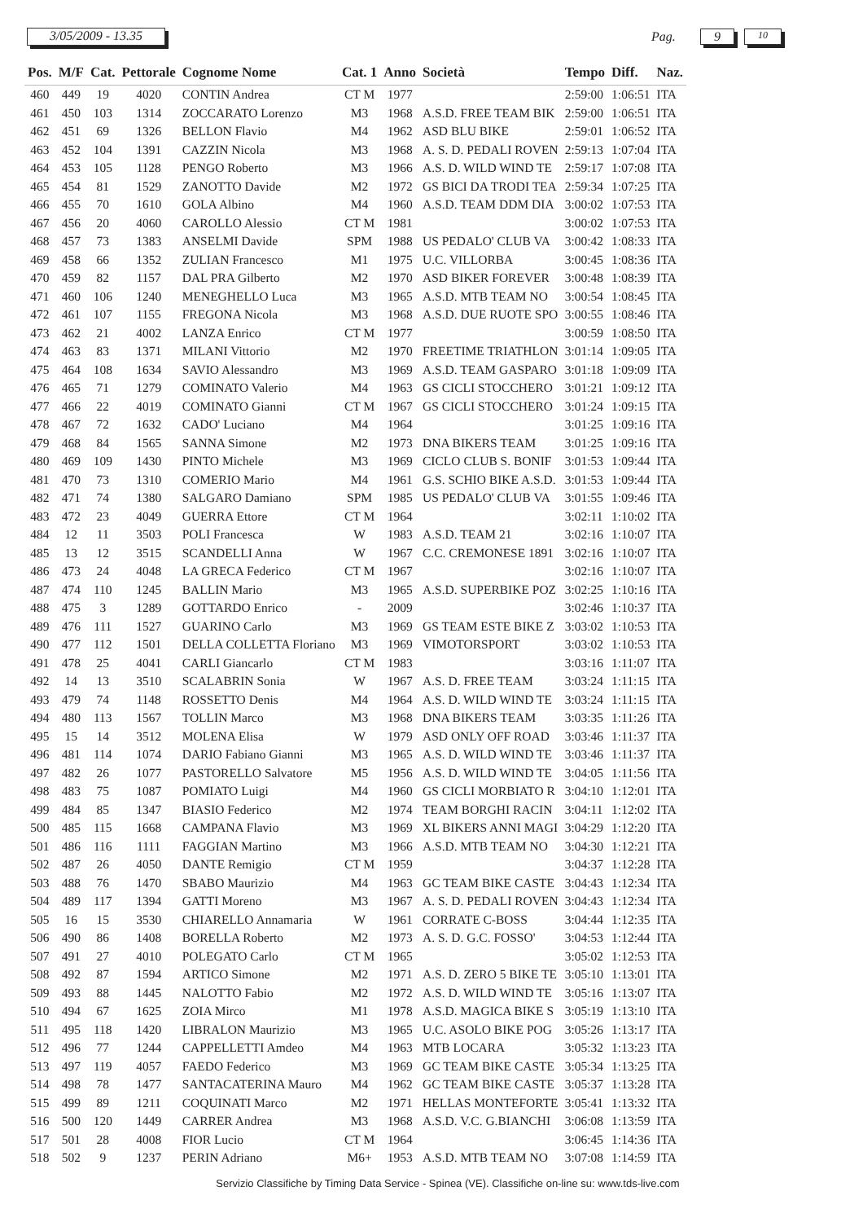3/05/2009 - 13.35
Pag.
9
10
| Pos. | M/F | Cat. | Pettorale | Cognome Nome | Cat. 1 | Anno | Società | Tempo | Diff. | Naz. |
| --- | --- | --- | --- | --- | --- | --- | --- | --- | --- | --- |
| 460 | 449 | 19 | 4020 | CONTIN Andrea | CT M | 1977 | | 2:59:00 | 1:06:51 | ITA |
| 461 | 450 | 103 | 1314 | ZOCCARATO Lorenzo | M3 | 1968 | A.S.D. FREE TEAM BIK | 2:59:00 | 1:06:51 | ITA |
| 462 | 451 | 69 | 1326 | BELLON Flavio | M4 | 1962 | ASD BLU BIKE | 2:59:01 | 1:06:52 | ITA |
| 463 | 452 | 104 | 1391 | CAZZIN Nicola | M3 | 1968 | A. S. D. PEDALI ROVEN | 2:59:13 | 1:07:04 | ITA |
| 464 | 453 | 105 | 1128 | PENGO Roberto | M3 | 1966 | A.S. D. WILD WIND TE | 2:59:17 | 1:07:08 | ITA |
| 465 | 454 | 81 | 1529 | ZANOTTO Davide | M2 | 1972 | GS BICI DA TRODI TEA | 2:59:34 | 1:07:25 | ITA |
| 466 | 455 | 70 | 1610 | GOLA Albino | M4 | 1960 | A.S.D. TEAM DDM DIA | 3:00:02 | 1:07:53 | ITA |
| 467 | 456 | 20 | 4060 | CAROLLO Alessio | CT M | 1981 | | 3:00:02 | 1:07:53 | ITA |
| 468 | 457 | 73 | 1383 | ANSELMI Davide | SPM | 1988 | US PEDALO' CLUB VA | 3:00:42 | 1:08:33 | ITA |
| 469 | 458 | 66 | 1352 | ZULIAN Francesco | M1 | 1975 | U.C. VILLORBA | 3:00:45 | 1:08:36 | ITA |
| 470 | 459 | 82 | 1157 | DAL PRA Gilberto | M2 | 1970 | ASD BIKER FOREVER | 3:00:48 | 1:08:39 | ITA |
| 471 | 460 | 106 | 1240 | MENEGHELLO Luca | M3 | 1965 | A.S.D. MTB TEAM NO | 3:00:54 | 1:08:45 | ITA |
| 472 | 461 | 107 | 1155 | FREGONA Nicola | M3 | 1968 | A.S.D. DUE RUOTE SPO | 3:00:55 | 1:08:46 | ITA |
| 473 | 462 | 21 | 4002 | LANZA Enrico | CT M | 1977 | | 3:00:59 | 1:08:50 | ITA |
| 474 | 463 | 83 | 1371 | MILANI Vittorio | M2 | 1970 | FREETIME TRIATHLON | 3:01:14 | 1:09:05 | ITA |
| 475 | 464 | 108 | 1634 | SAVIO Alessandro | M3 | 1969 | A.S.D. TEAM GASPARO | 3:01:18 | 1:09:09 | ITA |
| 476 | 465 | 71 | 1279 | COMINATO Valerio | M4 | 1963 | GS CICLI STOCCHERO | 3:01:21 | 1:09:12 | ITA |
| 477 | 466 | 22 | 4019 | COMINATO Gianni | CT M | 1967 | GS CICLI STOCCHERO | 3:01:24 | 1:09:15 | ITA |
| 478 | 467 | 72 | 1632 | CADO' Luciano | M4 | 1964 | | 3:01:25 | 1:09:16 | ITA |
| 479 | 468 | 84 | 1565 | SANNA Simone | M2 | 1973 | DNA BIKERS TEAM | 3:01:25 | 1:09:16 | ITA |
| 480 | 469 | 109 | 1430 | PINTO Michele | M3 | 1969 | CICLO CLUB S. BONIF | 3:01:53 | 1:09:44 | ITA |
| 481 | 470 | 73 | 1310 | COMERIO Mario | M4 | 1961 | G.S. SCHIO BIKE A.S.D. | 3:01:53 | 1:09:44 | ITA |
| 482 | 471 | 74 | 1380 | SALGARO Damiano | SPM | 1985 | US PEDALO' CLUB VA | 3:01:55 | 1:09:46 | ITA |
| 483 | 472 | 23 | 4049 | GUERRA Ettore | CT M | 1964 | | 3:02:11 | 1:10:02 | ITA |
| 484 | 12 | 11 | 3503 | POLI Francesca | W | 1983 | A.S.D. TEAM 21 | 3:02:16 | 1:10:07 | ITA |
| 485 | 13 | 12 | 3515 | SCANDELLI Anna | W | 1967 | C.C. CREMONESE 1891 | 3:02:16 | 1:10:07 | ITA |
| 486 | 473 | 24 | 4048 | LA GRECA Federico | CT M | 1967 | | 3:02:16 | 1:10:07 | ITA |
| 487 | 474 | 110 | 1245 | BALLIN Mario | M3 | 1965 | A.S.D. SUPERBIKE POZ | 3:02:25 | 1:10:16 | ITA |
| 488 | 475 | 3 | 1289 | GOTTARDO Enrico | - | 2009 | | 3:02:46 | 1:10:37 | ITA |
| 489 | 476 | 111 | 1527 | GUARINO Carlo | M3 | 1969 | GS TEAM ESTE BIKE Z | 3:03:02 | 1:10:53 | ITA |
| 490 | 477 | 112 | 1501 | DELLA COLLETTA Floriano | M3 | 1969 | VIMOTORSPORT | 3:03:02 | 1:10:53 | ITA |
| 491 | 478 | 25 | 4041 | CARLI Giancarlo | CT M | 1983 | | 3:03:16 | 1:11:07 | ITA |
| 492 | 14 | 13 | 3510 | SCALABRIN Sonia | W | 1967 | A.S. D. FREE TEAM | 3:03:24 | 1:11:15 | ITA |
| 493 | 479 | 74 | 1148 | ROSSETTO Denis | M4 | 1964 | A.S. D. WILD WIND TE | 3:03:24 | 1:11:15 | ITA |
| 494 | 480 | 113 | 1567 | TOLLIN Marco | M3 | 1968 | DNA BIKERS TEAM | 3:03:35 | 1:11:26 | ITA |
| 495 | 15 | 14 | 3512 | MOLENA Elisa | W | 1979 | ASD ONLY OFF ROAD | 3:03:46 | 1:11:37 | ITA |
| 496 | 481 | 114 | 1074 | DARIO Fabiano Gianni | M3 | 1965 | A.S. D. WILD WIND TE | 3:03:46 | 1:11:37 | ITA |
| 497 | 482 | 26 | 1077 | PASTORELLO Salvatore | M5 | 1956 | A.S. D. WILD WIND TE | 3:04:05 | 1:11:56 | ITA |
| 498 | 483 | 75 | 1087 | POMIATO Luigi | M4 | 1960 | GS CICLI MORBIATO R | 3:04:10 | 1:12:01 | ITA |
| 499 | 484 | 85 | 1347 | BIASIO Federico | M2 | 1974 | TEAM BORGHI RACIN | 3:04:11 | 1:12:02 | ITA |
| 500 | 485 | 115 | 1668 | CAMPANA Flavio | M3 | 1969 | XL BIKERS ANNI MAGI | 3:04:29 | 1:12:20 | ITA |
| 501 | 486 | 116 | 1111 | FAGGIAN Martino | M3 | 1966 | A.S.D. MTB TEAM NO | 3:04:30 | 1:12:21 | ITA |
| 502 | 487 | 26 | 4050 | DANTE Remigio | CT M | 1959 | | 3:04:37 | 1:12:28 | ITA |
| 503 | 488 | 76 | 1470 | SBABO Maurizio | M4 | 1963 | GC TEAM BIKE CASTE | 3:04:43 | 1:12:34 | ITA |
| 504 | 489 | 117 | 1394 | GATTI Moreno | M3 | 1967 | A. S. D. PEDALI ROVEN | 3:04:43 | 1:12:34 | ITA |
| 505 | 16 | 15 | 3530 | CHIARELLO Annamaria | W | 1961 | CORRATE C-BOSS | 3:04:44 | 1:12:35 | ITA |
| 506 | 490 | 86 | 1408 | BORELLA Roberto | M2 | 1973 | A. S. D. G.C. FOSSO' | 3:04:53 | 1:12:44 | ITA |
| 507 | 491 | 27 | 4010 | POLEGATO Carlo | CT M | 1965 | | 3:05:02 | 1:12:53 | ITA |
| 508 | 492 | 87 | 1594 | ARTICO Simone | M2 | 1971 | A.S. D. ZERO 5 BIKE TE | 3:05:10 | 1:13:01 | ITA |
| 509 | 493 | 88 | 1445 | NALOTTO Fabio | M2 | 1972 | A.S. D. WILD WIND TE | 3:05:16 | 1:13:07 | ITA |
| 510 | 494 | 67 | 1625 | ZOIA Mirco | M1 | 1978 | A.S.D. MAGICA BIKE S | 3:05:19 | 1:13:10 | ITA |
| 511 | 495 | 118 | 1420 | LIBRALON Maurizio | M3 | 1965 | U.C. ASOLO BIKE POG | 3:05:26 | 1:13:17 | ITA |
| 512 | 496 | 77 | 1244 | CAPPELLETTI Amdeo | M4 | 1963 | MTB LOCARA | 3:05:32 | 1:13:23 | ITA |
| 513 | 497 | 119 | 4057 | FAEDO Federico | M3 | 1969 | GC TEAM BIKE CASTE | 3:05:34 | 1:13:25 | ITA |
| 514 | 498 | 78 | 1477 | SANTACATERINA Mauro | M4 | 1962 | GC TEAM BIKE CASTE | 3:05:37 | 1:13:28 | ITA |
| 515 | 499 | 89 | 1211 | COQUINATI Marco | M2 | 1971 | HELLAS MONTEFORTE | 3:05:41 | 1:13:32 | ITA |
| 516 | 500 | 120 | 1449 | CARRER Andrea | M3 | 1968 | A.S.D. V.C. G.BIANCHI | 3:06:08 | 1:13:59 | ITA |
| 517 | 501 | 28 | 4008 | FIOR Lucio | CT M | 1964 | | 3:06:45 | 1:14:36 | ITA |
| 518 | 502 | 9 | 1237 | PERIN Adriano | M6+ | 1953 | A.S.D. MTB TEAM NO | 3:07:08 | 1:14:59 | ITA |
Servizio Classifiche by Timing Data Service - Spinea (VE). Classifiche on-line su: www.tds-live.com